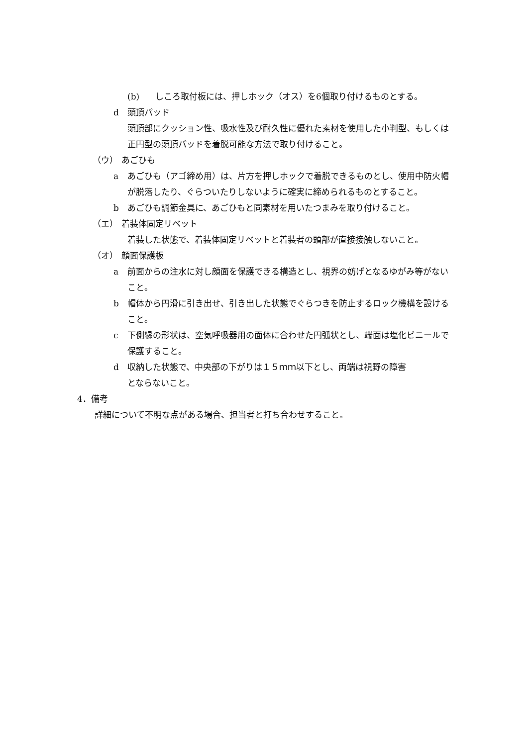(b) しころ取付板には、押しホック（オス）を6個取り付けるものとする。
d 頭頂パッド
頭頂部にクッション性、吸水性及び耐久性に優れた素材を使用した小判型、もしくは正円型の頭頂パッドを着脱可能な方法で取り付けること。
（ウ） あごひも
a あごひも（アゴ締め用）は、片方を押しホックで着脱できるものとし、使用中防火帽が脱落したり、ぐらついたりしないように確実に締められるものとすること。
b あごひも調節金具に、あごひもと同素材を用いたつまみを取り付けること。
（エ） 着装体固定リベット
着装した状態で、着装体固定リベットと着装者の頭部が直接接触しないこと。
（オ） 顔面保護板
a 前面からの注水に対し顔面を保護できる構造とし、視界の妨げとなるゆがみ等がないこと。
b 帽体から円滑に引き出せ、引き出した状態でぐらつきを防止するロック機構を設けること。
c 下側縁の形状は、空気呼吸器用の面体に合わせた円弧状とし、端面は塩化ビニールで保護すること。
d 収納した状態で、中央部の下がりは１５ｍｍ以下とし、両端は視野の障害
とならないこと。
4．備考
詳細について不明な点がある場合、担当者と打ち合わせすること。